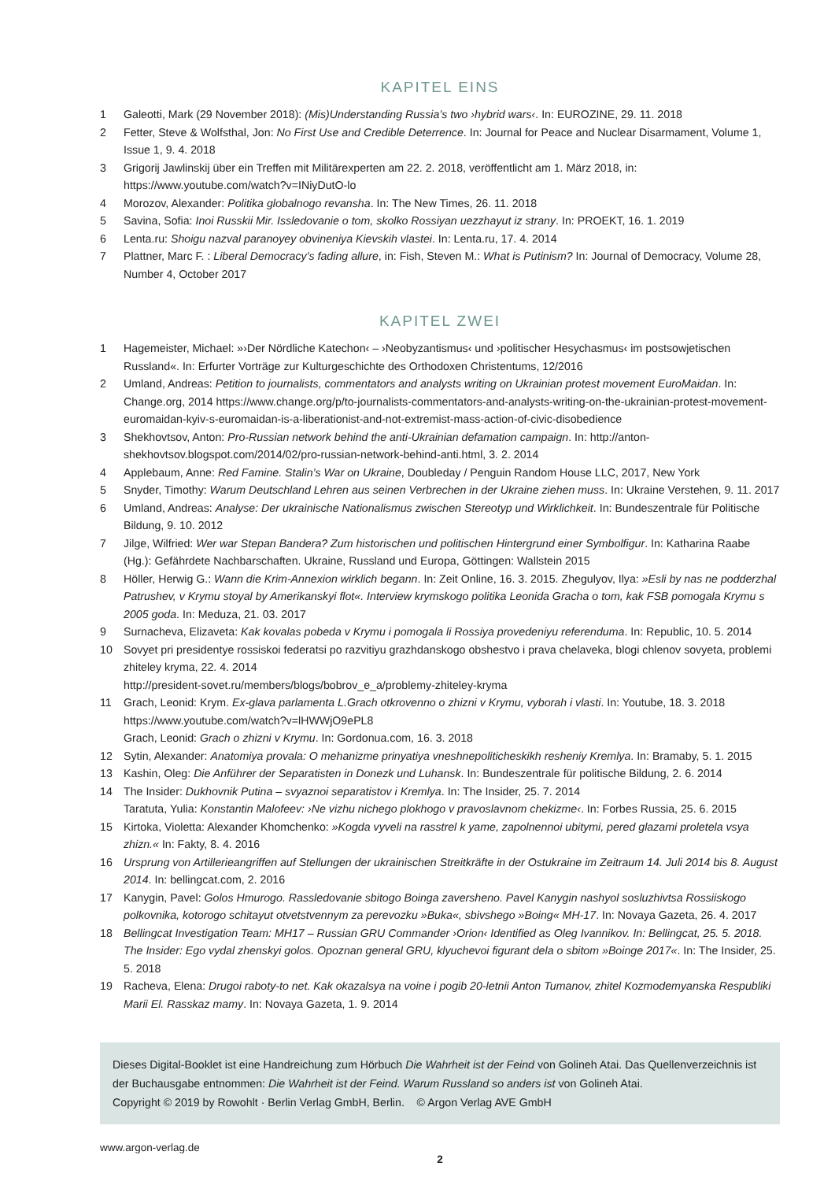KAPITEL EINS
1 Galeotti, Mark (29 November 2018): (Mis)Understanding Russia’s two ›hybrid wars‹. In: EUROZINE, 29. 11. 2018
2 Fetter, Steve & Wolfsthal, Jon: No First Use and Credible Deterrence. In: Journal for Peace and Nuclear Disarmament, Volume 1, Issue 1, 9. 4. 2018
3 Grigorij Jawlinskij über ein Treffen mit Militärexperten am 22. 2. 2018, veröffentlicht am 1. März 2018, in: https://www.youtube.com/watch?v=INiyDutO-lo
4 Morozov, Alexander: Politika globalnogo revansha. In: The New Times, 26. 11. 2018
5 Savina, Sofia: Inoi Russkii Mir. Issledovanie o tom, skolko Rossiyan uezzhayut iz strany. In: PROEKT, 16. 1. 2019
6 Lenta.ru: Shoigu nazval paranoyey obvineniya Kievskih vlastei. In: Lenta.ru, 17. 4. 2014
7 Plattner, Marc F. : Liberal Democracy’s fading allure, in: Fish, Steven M.: What is Putinism? In: Journal of Democracy, Volume 28, Number 4, October 2017
KAPITEL ZWEI
1 Hagemeister, Michael: »›Der Nördliche Katechon‹ – ›Neobyzantismus‹ und ›politischer Hesychasmus‹ im postsowjetischen Russland«. In: Erfurter Vorträge zur Kulturgeschichte des Orthodoxen Christentums, 12/2016
2 Umland, Andreas: Petition to journalists, commentators and analysts writing on Ukrainian protest movement EuroMaidan. In: Change.org, 2014 https://www.change.org/p/to-journalists-commentators-and-analysts-writing-on-the-ukrainian-protest-movement-euromaidan-kyiv-s-euromaidan-is-a-liberationist-and-not-extremist-mass-action-of-civic-disobedience
3 Shekhovtsov, Anton: Pro-Russian network behind the anti-Ukrainian defamation campaign. In: http://anton-shekhovtsov.blogspot.com/2014/02/pro-russian-network-behind-anti.html, 3. 2. 2014
4 Applebaum, Anne: Red Famine. Stalin’s War on Ukraine, Doubleday / Penguin Random House LLC, 2017, New York
5 Snyder, Timothy: Warum Deutschland Lehren aus seinen Verbrechen in der Ukraine ziehen muss. In: Ukraine Verstehen, 9. 11. 2017
6 Umland, Andreas: Analyse: Der ukrainische Nationalismus zwischen Stereotyp und Wirklichkeit. In: Bundeszentrale für Politische Bildung, 9. 10. 2012
7 Jilge, Wilfried: Wer war Stepan Bandera? Zum historischen und politischen Hintergrund einer Symbolfigur. In: Katharina Raabe (Hg.): Gefährdete Nachbarschaften. Ukraine, Russland und Europa, Göttingen: Wallstein 2015
8 Höller, Herwig G.: Wann die Krim-Annexion wirklich begann. In: Zeit Online, 16. 3. 2015. Zhegulyov, Ilya: »Esli by nas ne podderzhal Patrushev, v Krymu stoyal by Amerikanskyi flot«. Interview krymskogo politika Leonida Gracha o tom, kak FSB pomogala Krymu s 2005 goda. In: Meduza, 21. 03. 2017
9 Surnacheva, Elizaveta: Kak kovalas pobeda v Krymu i pomogala li Rossiya provedeniyu referenduma. In: Republic, 10. 5. 2014
10 Sovyet pri presidentye rossiskoi federatsi po razvitiyu grazhdanskogo obshestvo i prava chelaveka, blogi chlenov sovyeta, problemi zhiteley kryma, 22. 4. 2014
http://president-sovet.ru/members/blogs/bobrov_e_a/problemy-zhiteley-kryma
11 Grach, Leonid: Krym. Ex-glava parlamenta L.Grach otkrovenno o zhizni v Krymu, vyborah i vlasti. In: Youtube, 18. 3. 2018
https://www.youtube.com/watch?v=lHWWjO9ePL8
Grach, Leonid: Grach o zhizni v Krymu. In: Gordonua.com, 16. 3. 2018
12 Sytin, Alexander: Anatomiya provala: O mehanizme prinyatiya vneshnepoliticheskikh resheniy Kremlya. In: Bramaby, 5. 1. 2015
13 Kashin, Oleg: Die Anführer der Separatisten in Donezk und Luhansk. In: Bundeszentrale für politische Bildung, 2. 6. 2014
14 The Insider: Dukhovnik Putina – svyaznoi separatistov i Kremlya. In: The Insider, 25. 7. 2014
Taratuta, Yulia: Konstantin Malofeev: ›Ne vizhu nichego plokhogo v pravoslavnom chekizme‹. In: Forbes Russia, 25. 6. 2015
15 Kirtoka, Violetta: Alexander Khomchenko: »Kogda vyveli na rasstrel k yame, zapolnennoi ubitymi, pered glazami proletela vsya zhizn.« In: Fakty, 8. 4. 2016
16 Ursprung von Artillerieangriffen auf Stellungen der ukrainischen Streitkräfte in der Ostukraine im Zeitraum 14. Juli 2014 bis 8. August 2014. In: bellingcat.com, 2. 2016
17 Kanygin, Pavel: Golos Hmurogo. Rassledovanie sbitogo Boinga zaversheno. Pavel Kanygin nashyol sosluzhivtsa Rossiiskogo polkovnika, kotorogo schitayut otvetstvennym za perevozku »Buka«, sbivshego »Boing« MH-17. In: Novaya Gazeta, 26. 4. 2017
18 Bellingcat Investigation Team: MH17 – Russian GRU Commander ›Orion‹ Identified as Oleg Ivannikov. In: Bellingcat, 25. 5. 2018. The Insider: Ego vydal zhenskyi golos. Opoznan general GRU, klyuchevoi figurant dela o sbitom »Boinge 2017«. In: The Insider, 25. 5. 2018
19 Racheva, Elena: Drugoi raboty-to net. Kak okazalsya na voine i pogib 20-letnii Anton Tumanov, zhitel Kozmodemyanska Respubliki Marii El. Rasskaz mamy. In: Novaya Gazeta, 1. 9. 2014
Dieses Digital-Booklet ist eine Handreichung zum Hörbuch Die Wahrheit ist der Feind von Golineh Atai. Das Quellenverzeichnis ist der Buchausgabe entnommen: Die Wahrheit ist der Feind. Warum Russland so anders ist von Golineh Atai.
Copyright © 2019 by Rowohlt · Berlin Verlag GmbH, Berlin. © Argon Verlag AVE GmbH
www.argon-verlag.de
2